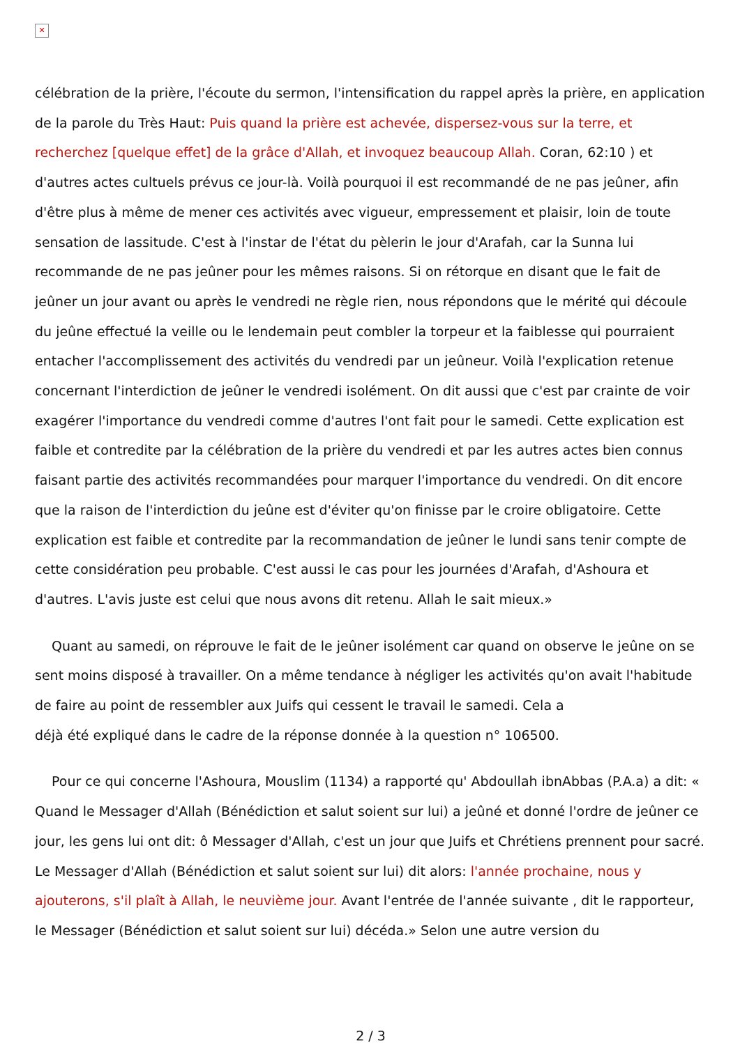✕
célébration de la prière, l'écoute du sermon, l'intensification du rappel après la prière, en application de la parole du Très Haut: Puis quand la prière est achevée, dispersez-vous sur la terre, et recherchez [quelque effet] de la grâce d'Allah, et invoquez beaucoup Allah. Coran, 62:10 ) et d'autres actes cultuels prévus ce jour-là. Voilà pourquoi il est recommandé de ne pas jeûner, afin d'être plus à même de mener ces activités avec vigueur, empressement et plaisir, loin de toute sensation de lassitude. C'est à l'instar de l'état du pèlerin le jour d'Arafah, car la Sunna lui recommande de ne pas jeûner pour les mêmes raisons. Si on rétorque en disant que le fait de jeûner un jour avant ou après le vendredi ne règle rien, nous répondons que le mérité qui découle du jeûne effectué la veille ou le lendemain peut combler la torpeur et la faiblesse qui pourraient entacher l'accomplissement des activités du vendredi par un jeûneur. Voilà l'explication retenue concernant l'interdiction de jeûner le vendredi isolément. On dit aussi que c'est par crainte de voir exagérer l'importance du vendredi comme d'autres l'ont fait pour le samedi. Cette explication est faible et contredite par la célébration de la prière du vendredi et par les autres actes bien connus faisant partie des activités recommandées pour marquer l'importance du vendredi. On dit encore que la raison de l'interdiction du jeûne est d'éviter qu'on finisse par le croire obligatoire. Cette explication est faible et contredite par la recommandation de jeûner le lundi sans tenir compte de cette considération peu probable. C'est aussi le cas pour les journées d'Arafah, d'Ashoura et d'autres. L'avis juste est celui que nous avons dit retenu. Allah le sait mieux.»
Quant au samedi, on réprouve le fait de le jeûner isolément car quand on observe le jeûne on se sent moins disposé à travailler. On a même tendance à négliger les activités qu'on avait l'habitude de faire au point de ressembler aux Juifs qui cessent le travail le samedi. Cela a
déjà été expliqué dans le cadre de la réponse donnée à la question n° 106500.
Pour ce qui concerne l'Ashoura, Mouslim (1134) a rapporté qu' Abdoullah ibnAbbas (P.A.a) a dit: « Quand le Messager d'Allah (Bénédiction et salut soient sur lui) a jeûné et donné l'ordre de jeûner ce jour, les gens lui ont dit: ô Messager d'Allah, c'est un jour que Juifs et Chrétiens prennent pour sacré. Le Messager d'Allah (Bénédiction et salut soient sur lui) dit alors: l'année prochaine, nous y ajouterons, s'il plaît à Allah, le neuvième jour. Avant l'entrée de l'année suivante , dit le rapporteur, le Messager (Bénédiction et salut soient sur lui) décéda.» Selon une autre version du
2 / 3